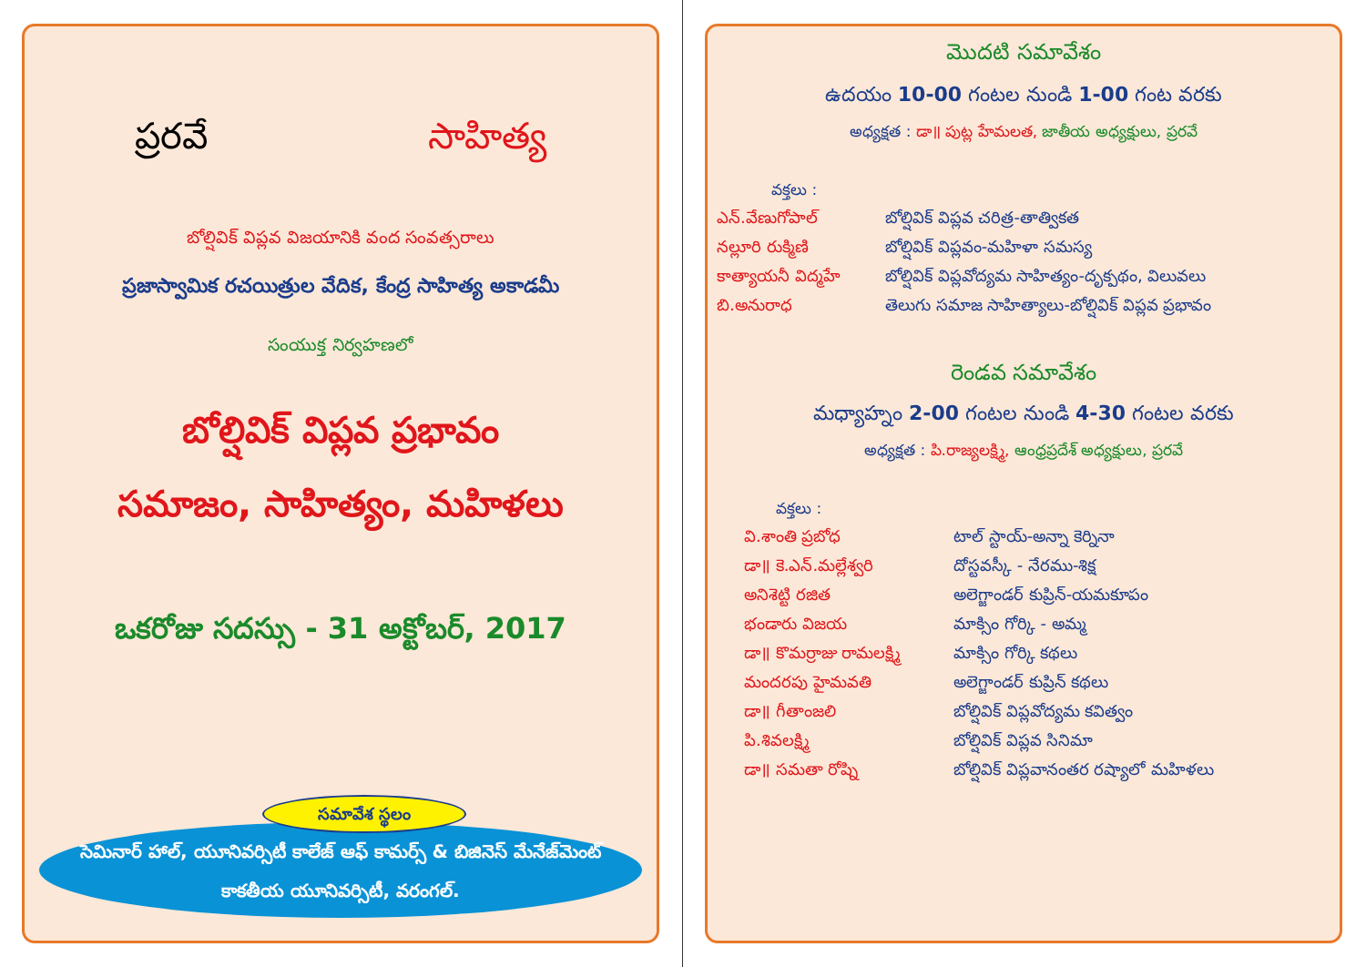ప్రరవే సాహిత్య
బోల్షివిక్ విప్లవ విజయానికి వంద సంవత్సరాలు
ప్రజాస్వామిక రచయిత్రుల వేదిక, కేంద్ర సాహిత్య అకాడమీ
సంయుక్త నిర్వహణలో
బోల్షివిక్ విప్లవ ప్రభావం
సమాజం, సాహిత్యం, మహిళలు
ఒకరోజు సదస్సు - 31 అక్టోబర్, 2017
సమావేశ స్థలం
సెమినార్ హాల్, యూనివర్సిటీ కాలేజ్ ఆఫ్ కామర్స్ & బిజినెస్ మేనేజ్‌మెంట్
కాకతీయ యూనివర్సిటీ, వరంగల్.
మొదటి సమావేశం
ఉదయం 10-00 గంటల నుండి 1-00 గంట వరకు
అధ్యక్షత : డా॥ పుట్ల హేమలత, జాతీయ అధ్యక్షులు, ప్రరవే
వక్తలు :
ఎన్.వేణుగోపాల్ బోల్షివిక్ విప్లవ చరిత్ర-తాత్వికత
నల్లూరి రుక్మిణి బోల్షివిక్ విప్లవం-మహిళా సమస్య
కాత్యాయనీ విద్మహే బోల్షివిక్ విప్లవోద్యమ సాహిత్యం-దృక్పథం, విలువలు
బి.అనురాధ తెలుగు సమాజ సాహిత్యాలు-బోల్షివిక్ విప్లవ ప్రభావం
రెండవ సమావేశం
మధ్యాహ్నం 2-00 గంటల నుండి 4-30 గంటల వరకు
అధ్యక్షత : పి.రాజ్యలక్ష్మి, ఆంధ్రప్రదేశ్ అధ్యక్షులు, ప్రరవే
వక్తలు :
వి.శాంతి ప్రబోధ టాల్ స్టాయ్-అన్నా కెర్నినా
డా॥ కె.ఎన్.మల్లేశ్వరి దోస్టవస్కీ - నేరము-శిక్ష
అనిశెట్టి రజిత అలెగ్జాండర్ కుప్రిన్-యమకూపం
భండారు విజయ మాక్సిం గోర్కి - అమ్మ
డా॥ కొమర్రాజు రామలక్ష్మి మాక్సిం గోర్కి కథలు
మందరపు హైమవతి అలెగ్జాండర్ కుప్రిన్ కథలు
డా॥ గీతాంజలి బోల్షివిక్ విప్లవోద్యమ కవిత్వం
పి.శివలక్ష్మి బోల్షివిక్ విప్లవ సినిమా
డా॥ సమతా రోష్ని బోల్షివిక్ విప్లవానంతర రష్యాలో మహిళలు